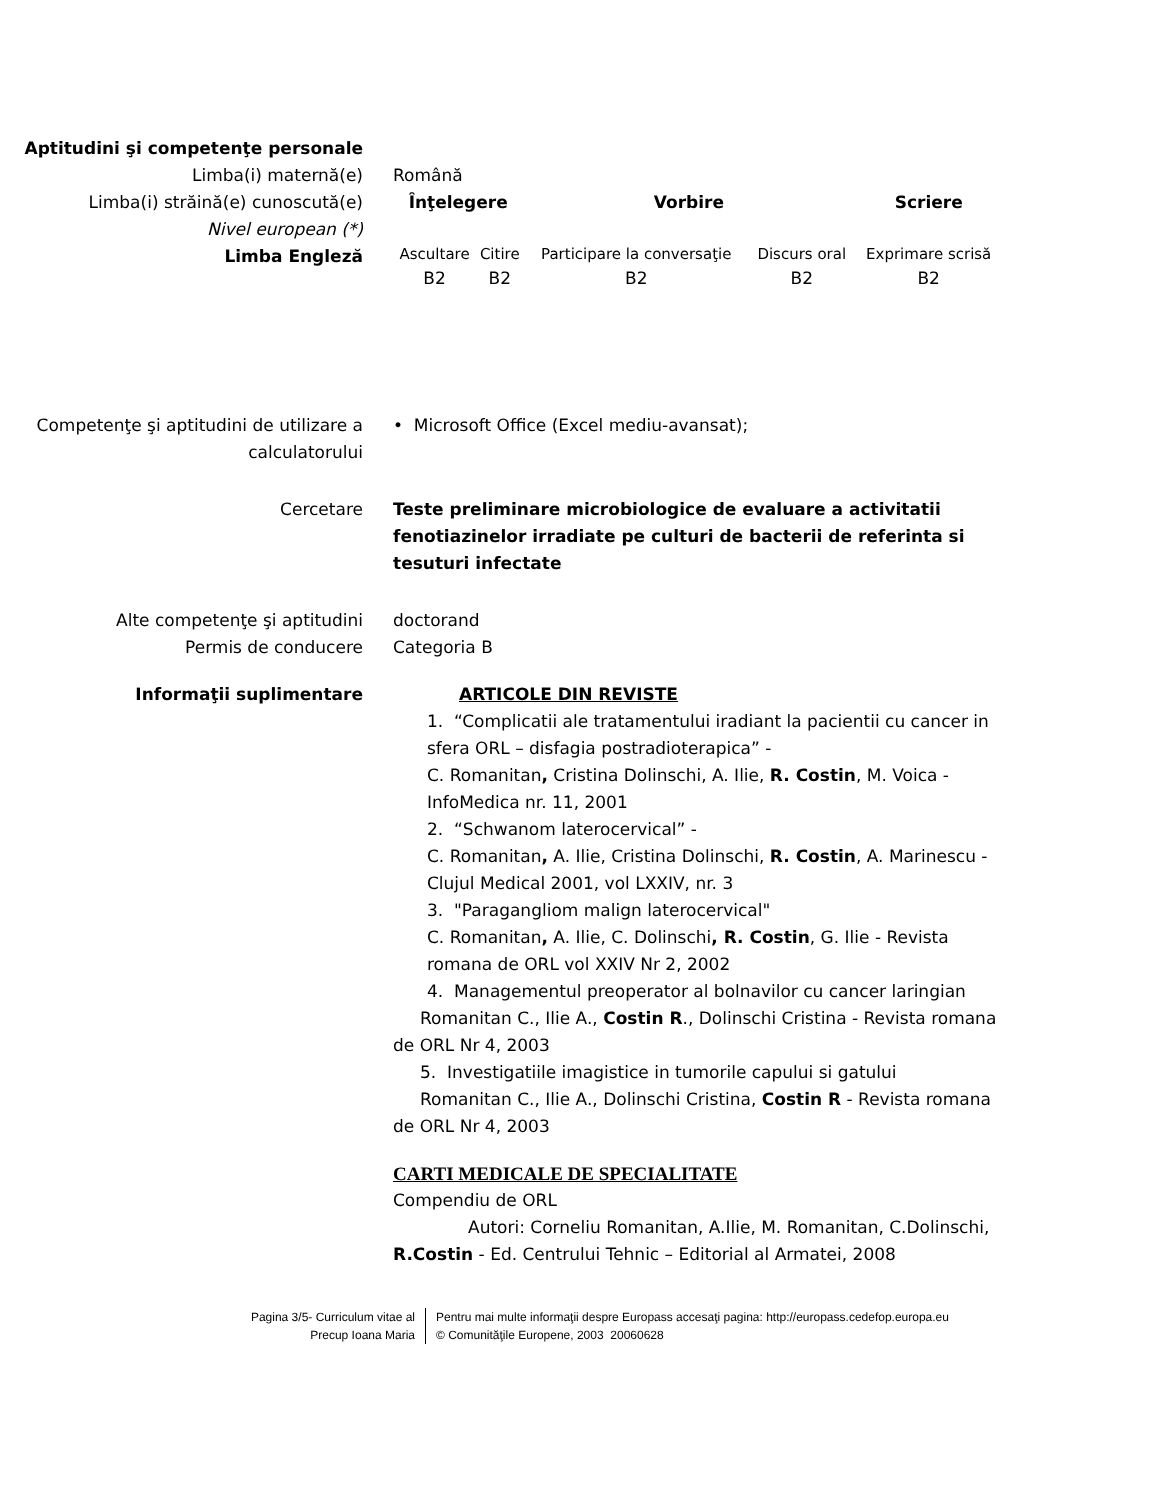Aptitudini şi competenţe personale
Limba(i) maternă(e) Română
Limba(i) străină(e) cunoscută(e)
Nivel european (*)
Limba Engleză
| Înţelegere | | Vorbire | | Scriere |
| --- | --- | --- | --- | --- |
| Ascultare | Citire | Participare la conversaţie | Discurs oral | Exprimare scrisă |
| B2 | B2 | B2 | B2 | B2 |
Competenţe şi aptitudini de utilizare a calculatorului
• Microsoft Office (Excel mediu-avansat);
Cercetare Teste preliminare microbiologice de evaluare a activitatii fenotiazinelor irradiate pe culturi de bacterii de referinta si tesuturi infectate
Alte competenţe şi aptitudini doctorand
Permis de conducere Categoria B
Informaţii suplimentare ARTICOLE DIN REVISTE
1. “Complicatii ale tratamentului iradiant la pacientii cu cancer in sfera ORL – disfagia postradioterapica” -
C. Romanitan, Cristina Dolinschi, A. Ilie, R. Costin, M. Voica - InfoMedica nr. 11, 2001
2. “Schwanom laterocervical” -
C. Romanitan, A. Ilie, Cristina Dolinschi, R. Costin, A. Marinescu - Clujul Medical 2001, vol LXXIV, nr. 3
3. "Paragangliom malign laterocervical"
C. Romanitan, A. Ilie, C. Dolinschi, R. Costin, G. Ilie - Revista romana de ORL vol XXIV Nr 2, 2002
4. Managementul preoperator al bolnavilor cu cancer laringian
Romanitan C., Ilie A., Costin R., Dolinschi Cristina - Revista romana de ORL Nr 4, 2003
5. Investigatiile imagistice in tumorile capului si gatului
Romanitan C., Ilie A., Dolinschi Cristina, Costin R - Revista romana de ORL Nr 4, 2003
CARTI MEDICALE DE SPECIALITATE
Compendiu de ORL
Autori: Corneliu Romanitan, A.Ilie, M. Romanitan, C.Dolinschi,
R.Costin - Ed. Centrului Tehnic – Editorial al Armatei, 2008
Pagina 3/5- Curriculum vitae al
Precup Ioana Maria
Pentru mai multe informaţii despre Europass accesaţi pagina: http://europass.cedefop.europa.eu
© Comunităţile Europene, 2003 20060628